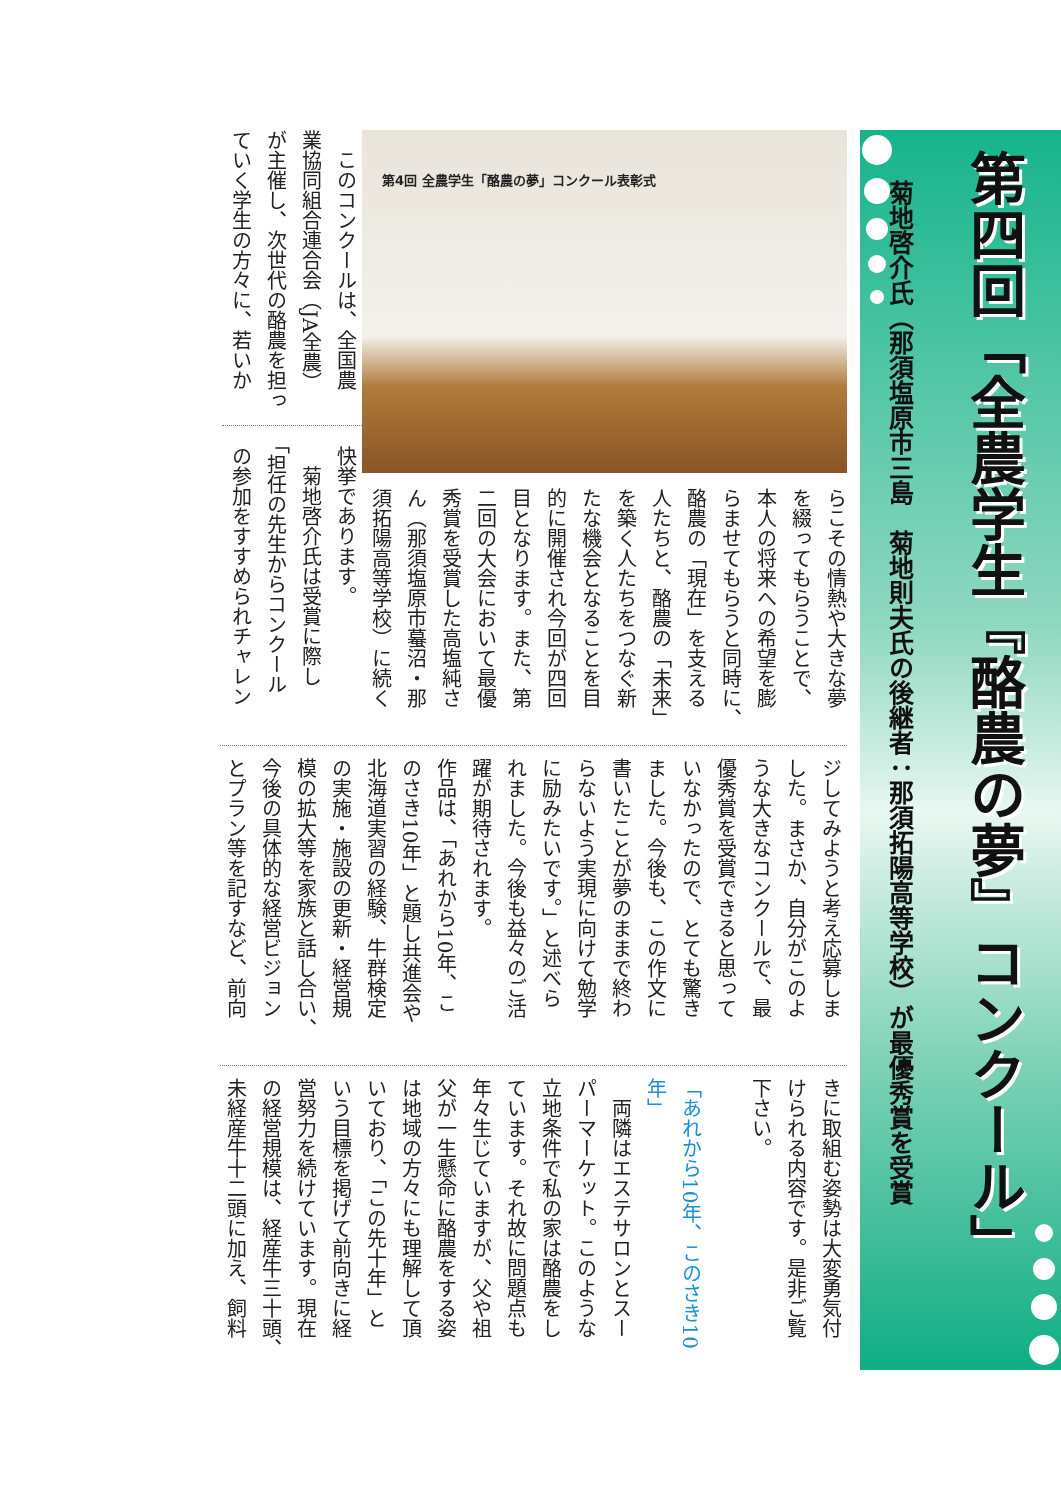第四回「全農学生『酪農の夢』コンクール」
菊地啓介氏（那須塩原市三島　菊地則夫氏の後継者：那須拓陽高等学校）が最優秀賞を受賞
第4回 全農学生「酪農の夢」コンクール表彰式
らこその情熱や大きな夢
を綴ってもらうことで、
本人の将来への希望を膨
らませてもらうと同時に、
酪農の「現在」を支える
人たちと、酪農の「未来」
を築く人たちをつなぐ新
たな機会となることを目
的に開催され今回が四回
目となります。また、第
二回の大会において最優
秀賞を受賞した高塩純さ
ん（那須塩原市蟇沼・那
須拓陽高等学校）に続く
　このコンクールは、全国農
業協同組合連合会（JA全農）
が主催し、次世代の酪農を担っ
ていく学生の方々に、若いか
快挙であります。
　菊地啓介氏は受賞に際し
「担任の先生からコンクール
の参加をすすめられチャレン
ジしてみようと考え応募しま
した。まさか、自分がこのよ
うな大きなコンクールで、最
優秀賞を受賞できると思って
いなかったので、とても驚き
ました。今後も、この作文に
書いたことが夢のままで終わ
らないよう実現に向けて勉学
に励みたいです。」と述べら
れました。今後も益々のご活
躍が期待されます。
作品は、「あれから10年、こ
のさき10年」と題し共進会や
北海道実習の経験、牛群検定
の実施・施設の更新・経営規
模の拡大等を家族と話し合い、
今後の具体的な経営ビジョン
とプラン等を記すなど、前向
きに取組む姿勢は大変勇気付
けられる内容です。是非ご覧
下さい。
　
「あれから10年、このさき10年」
　両隣はエステサロンとスー
パーマーケット。このような
立地条件で私の家は酪農をし
ています。それ故に問題点も
年々生じていますが、父や祖
父が一生懸命に酪農をする姿
は地域の方々にも理解して頂
いており、「この先十年」と
いう目標を掲げて前向きに経
営努力を続けています。現在
の経営規模は、経産牛三十頭、
未経産牛十二頭に加え、飼料